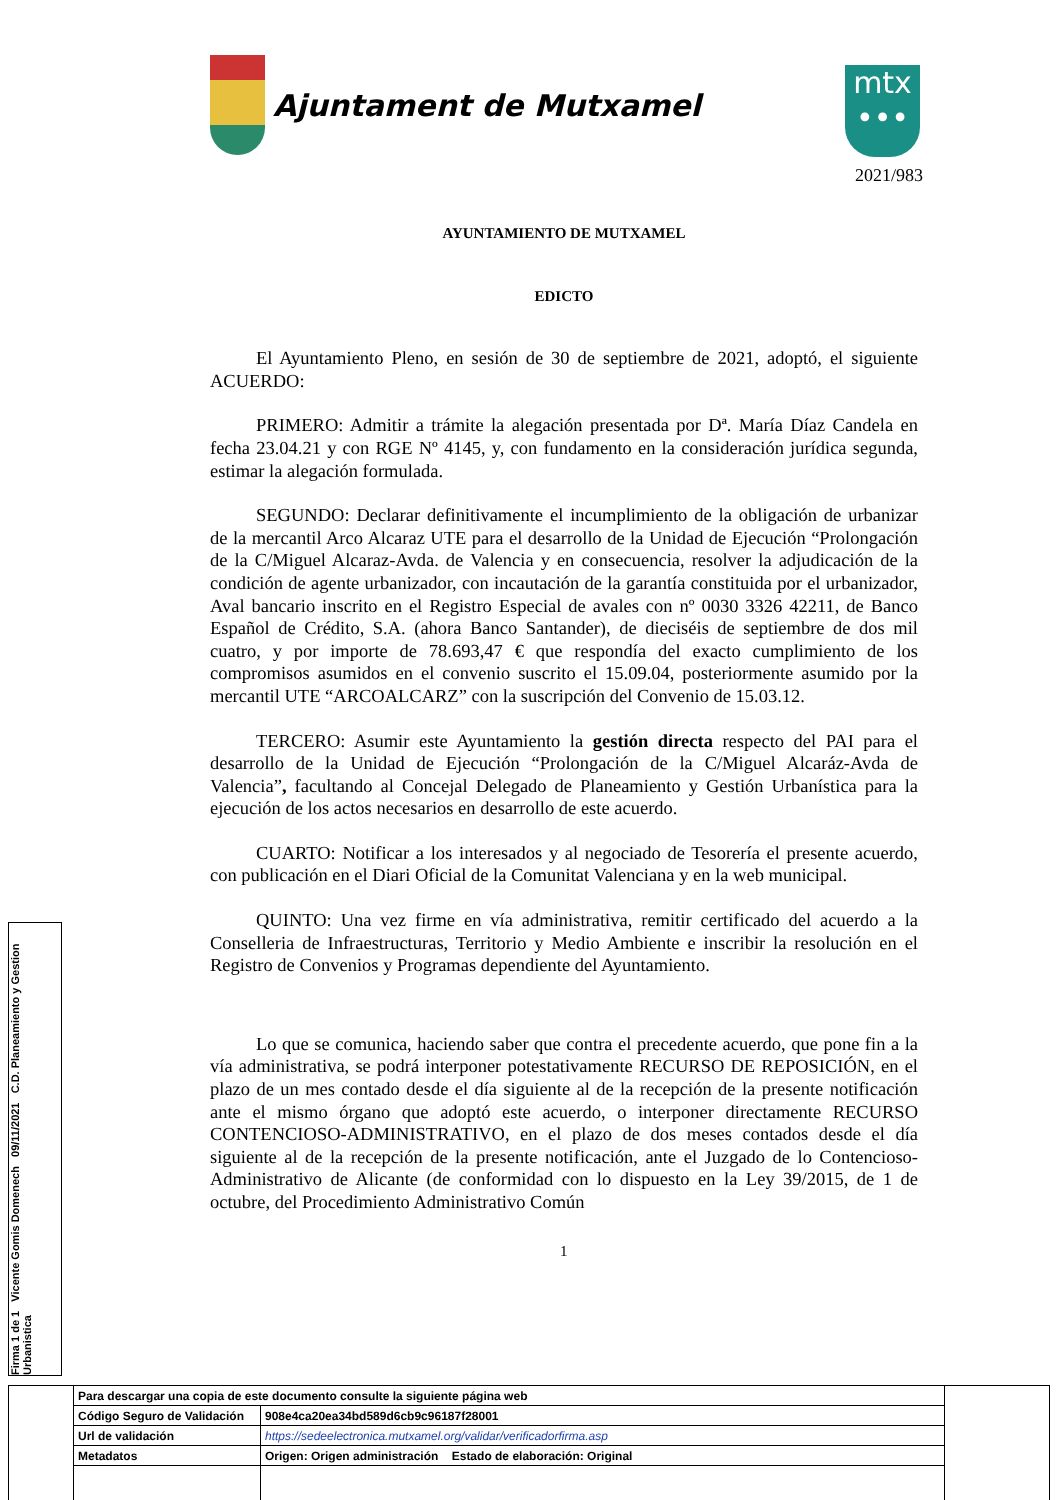Ajuntament de Mutxamel
mtx
•••
2021/983
AYUNTAMIENTO DE MUTXAMEL
EDICTO
El Ayuntamiento Pleno, en sesión de 30 de septiembre de 2021, adoptó, el siguiente ACUERDO:
PRIMERO: Admitir a trámite la alegación presentada por Dª. María Díaz Candela en fecha 23.04.21 y con RGE Nº 4145, y, con fundamento en la consideración jurídica segunda, estimar la alegación formulada.
SEGUNDO: Declarar definitivamente el incumplimiento de la obligación de urbanizar de la mercantil Arco Alcaraz UTE para el desarrollo de la Unidad de Ejecución “Prolongación de la C/Miguel Alcaraz-Avda. de Valencia y en consecuencia, resolver la adjudicación de la condición de agente urbanizador, con incautación de la garantía constituida por el urbanizador, Aval bancario inscrito en el Registro Especial de avales con nº 0030 3326 42211, de Banco Español de Crédito, S.A. (ahora Banco Santander), de dieciséis de septiembre de dos mil cuatro, y por importe de 78.693,47 € que respondía del exacto cumplimiento de los compromisos asumidos en el convenio suscrito el 15.09.04, posteriormente asumido por la mercantil UTE “ARCOALCARZ” con la suscripción del Convenio de 15.03.12.
TERCERO: Asumir este Ayuntamiento la gestión directa respecto del PAI para el desarrollo de la Unidad de Ejecución “Prolongación de la C/Miguel Alcaráz-Avda de Valencia”, facultando al Concejal Delegado de Planeamiento y Gestión Urbanística para la ejecución de los actos necesarios en desarrollo de este acuerdo.
CUARTO: Notificar a los interesados y al negociado de Tesorería el presente acuerdo, con publicación en el Diari Oficial de la Comunitat Valenciana y en la web municipal.
QUINTO: Una vez firme en vía administrativa, remitir certificado del acuerdo a la Conselleria de Infraestructuras, Territorio y Medio Ambiente e inscribir la resolución en el Registro de Convenios y Programas dependiente del Ayuntamiento.
Lo que se comunica, haciendo saber que contra el precedente acuerdo, que pone fin a la vía administrativa, se podrá interponer potestativamente RECURSO DE REPOSICIÓN, en el plazo de un mes contado desde el día siguiente al de la recepción de la presente notificación ante el mismo órgano que adoptó este acuerdo, o interponer directamente RECURSO CONTENCIOSO-ADMINISTRATIVO, en el plazo de dos meses contados desde el día siguiente al de la recepción de la presente notificación, ante el Juzgado de lo Contencioso-Administrativo de Alicante (de conformidad con lo dispuesto en la Ley 39/2015, de 1 de octubre, del Procedimiento Administrativo Común
1
Firma 1 de 1 Vicente Gomis Domenech 09/11/2021 C.D. Planeamiento y Gestion Urbanistica
| | Para descargar una copia de este documento consulte la siguiente página web | | |
| | Código Seguro de Validación | 908e4ca20ea34bd589d6cb9c96187f28001 | |
| | Url de validación | https://sedeelectronica.mutxamel.org/validar/verificadorfirma.asp | |
| | Metadatos | Origen: Origen administración Estado de elaboración: Original | |